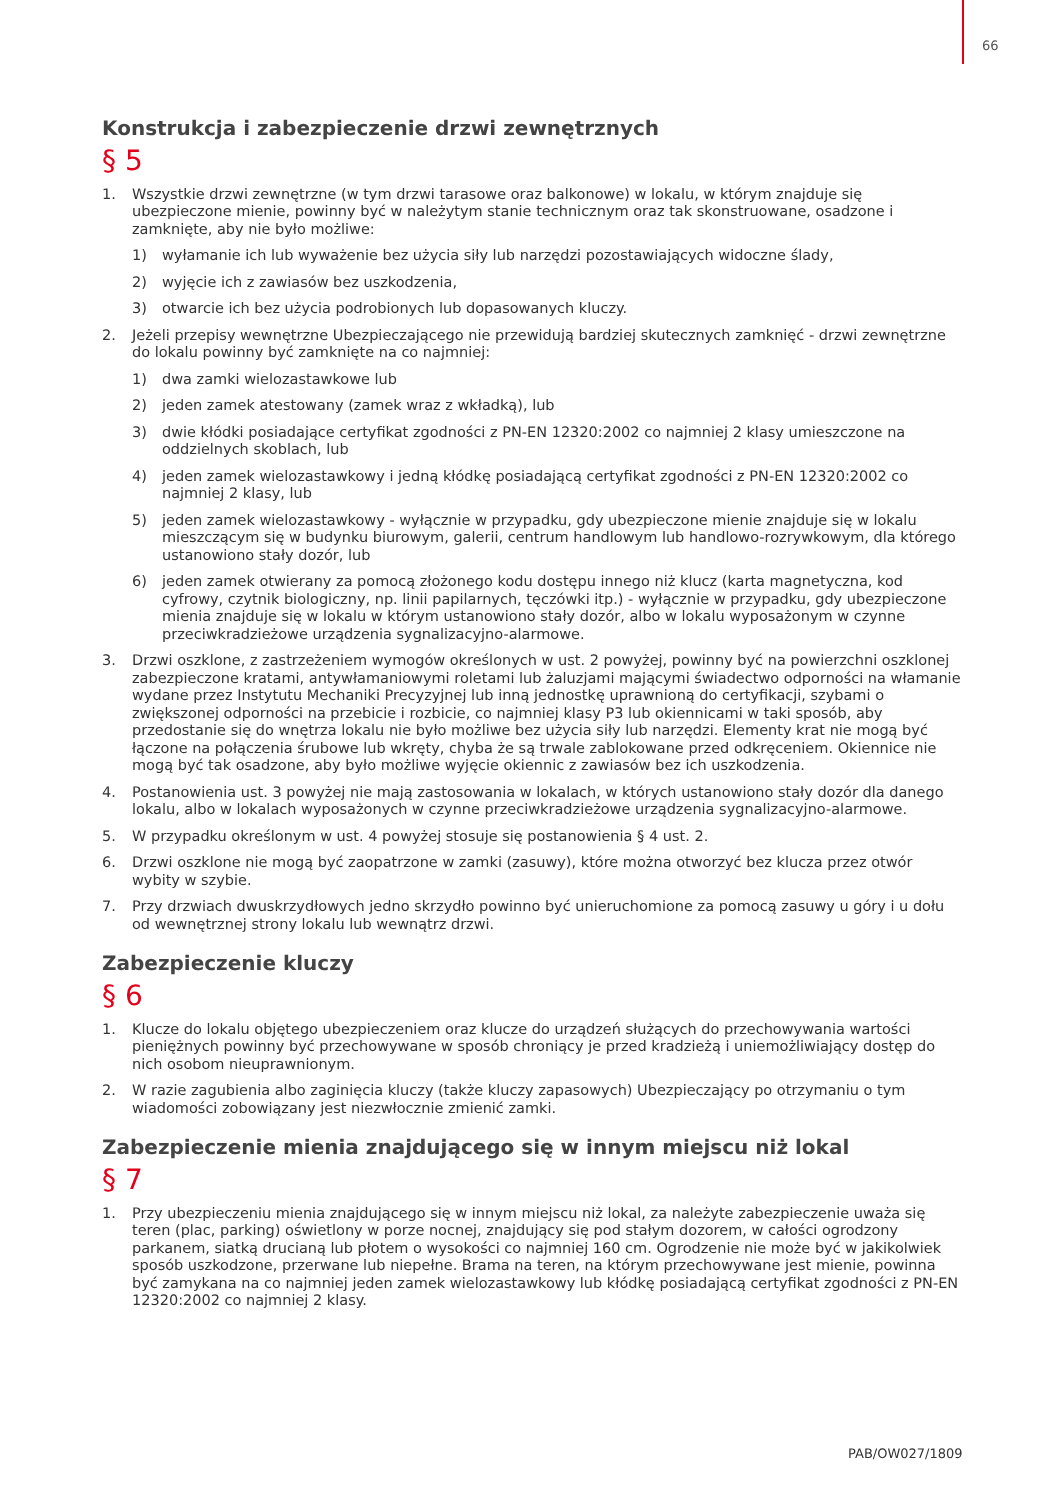66
Konstrukcja i zabezpieczenie drzwi zewnętrznych
§ 5
1. Wszystkie drzwi zewnętrzne (w tym drzwi tarasowe oraz balkonowe) w lokalu, w którym znajduje się ubezpieczone mienie, powinny być w należytym stanie technicznym oraz tak skonstruowane, osadzone i zamknięte, aby nie było możliwe:
1) wyłamanie ich lub wyważenie bez użycia siły lub narzędzi pozostawiających widoczne ślady,
2) wyjęcie ich z zawiasów bez uszkodzenia,
3) otwarcie ich bez użycia podrobionych lub dopasowanych kluczy.
2. Jeżeli przepisy wewnętrzne Ubezpieczającego nie przewidują bardziej skutecznych zamknięć - drzwi zewnętrzne do lokalu powinny być zamknięte na co najmniej:
1) dwa zamki wielozastawkowe lub
2) jeden zamek atestowany (zamek wraz z wkładką), lub
3) dwie kłódki posiadające certyfikat zgodności z PN-EN 12320:2002 co najmniej 2 klasy umieszczone na oddzielnych skoblach, lub
4) jeden zamek wielozastawkowy i jedną kłódkę posiadającą certyfikat zgodności z PN-EN 12320:2002 co najmniej 2 klasy, lub
5) jeden zamek wielozastawkowy - wyłącznie w przypadku, gdy ubezpieczone mienie znajduje się w lokalu mieszczącym się w budynku biurowym, galerii, centrum handlowym lub handlowo-rozrywkowym, dla którego ustanowiono stały dozór, lub
6) jeden zamek otwierany za pomocą złożonego kodu dostępu innego niż klucz (karta magnetyczna, kod cyfrowy, czytnik biologiczny, np. linii papilarnych, tęczówki itp.) - wyłącznie w przypadku, gdy ubezpieczone mienia znajduje się w lokalu w którym ustanowiono stały dozór, albo w lokalu wyposażonym w czynne przeciwkradzieżowe urządzenia sygnalizacyjno-alarmowe.
3. Drzwi oszklone, z zastrzeżeniem wymogów określonych w ust. 2 powyżej, powinny być na powierzchni oszklonej zabezpieczone kratami, antywłamaniowymi roletami lub żaluzjami mającymi świadectwo odporności na włamanie wydane przez Instytutu Mechaniki Precyzyjnej lub inną jednostkę uprawnioną do certyfikacji, szybami o zwiększonej odporności na przebicie i rozbicie, co najmniej klasy P3 lub okiennicami w taki sposób, aby przedostanie się do wnętrza lokalu nie było możliwe bez użycia siły lub narzędzi. Elementy krat nie mogą być łączone na połączenia śrubowe lub wkręty, chyba że są trwale zablokowane przed odkręceniem. Okiennice nie mogą być tak osadzone, aby było możliwe wyjęcie okiennic z zawiasów bez ich uszkodzenia.
4. Postanowienia ust. 3 powyżej nie mają zastosowania w lokalach, w których ustanowiono stały dozór dla danego lokalu, albo w lokalach wyposażonych w czynne przeciwkradzieżowe urządzenia sygnalizacyjno-alarmowe.
5. W przypadku określonym w ust. 4 powyżej stosuje się postanowienia § 4 ust. 2.
6. Drzwi oszklone nie mogą być zaopatrzone w zamki (zasuwy), które można otworzyć bez klucza przez otwór wybity w szybie.
7. Przy drzwiach dwuskrzydłowych jedno skrzydło powinno być unieruchomione za pomocą zasuwy u góry i u dołu od wewnętrznej strony lokalu lub wewnątrz drzwi.
Zabezpieczenie kluczy
§ 6
1. Klucze do lokalu objętego ubezpieczeniem oraz klucze do urządzeń służących do przechowywania wartości pieniężnych powinny być przechowywane w sposób chroniący je przed kradzieżą i uniemożliwiający dostęp do nich osobom nieuprawnionym.
2. W razie zagubienia albo zaginięcia kluczy (także kluczy zapasowych) Ubezpieczający po otrzymaniu o tym wiadomości zobowiązany jest niezwłocznie zmienić zamki.
Zabezpieczenie mienia znajdującego się w innym miejscu niż lokal
§ 7
1. Przy ubezpieczeniu mienia znajdującego się w innym miejscu niż lokal, za należyte zabezpieczenie uważa się teren (plac, parking) oświetlony w porze nocnej, znajdujący się pod stałym dozorem, w całości ogrodzony parkanem, siatką drucianą lub płotem o wysokości co najmniej 160 cm. Ogrodzenie nie może być w jakikolwiek sposób uszkodzone, przerwane lub niepełne. Brama na teren, na którym przechowywane jest mienie, powinna być zamykana na co najmniej jeden zamek wielozastawkowy lub kłódkę posiadającą certyfikat zgodności z PN-EN 12320:2002 co najmniej 2 klasy.
PAB/OW027/1809